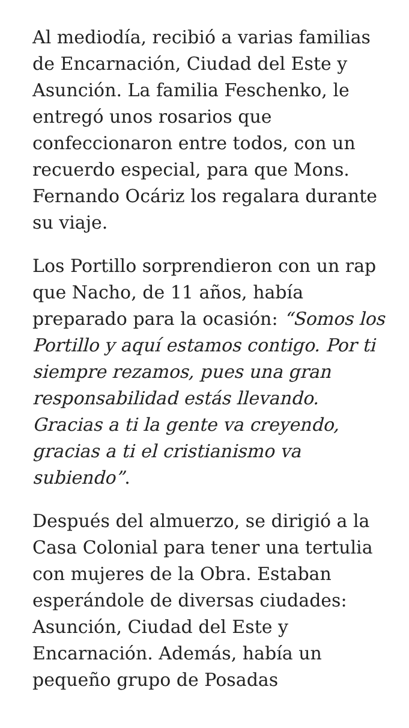Al mediodía, recibió a varias familias de Encarnación, Ciudad del Este y Asunción. La familia Feschenko, le entregó unos rosarios que confeccionaron entre todos, con un recuerdo especial, para que Mons. Fernando Ocáriz los regalara durante su viaje.
Los Portillo sorprendieron con un rap que Nacho, de 11 años, había preparado para la ocasión: “Somos los Portillo y aquí estamos contigo. Por ti siempre rezamos, pues una gran responsabilidad estás llevando. Gracias a ti la gente va creyendo, gracias a ti el cristianismo va subiendo”.
Después del almuerzo, se dirigió a la Casa Colonial para tener una tertulia con mujeres de la Obra. Estaban esperándole de diversas ciudades: Asunción, Ciudad del Este y Encarnación. Además, había un pequeño grupo de Posadas